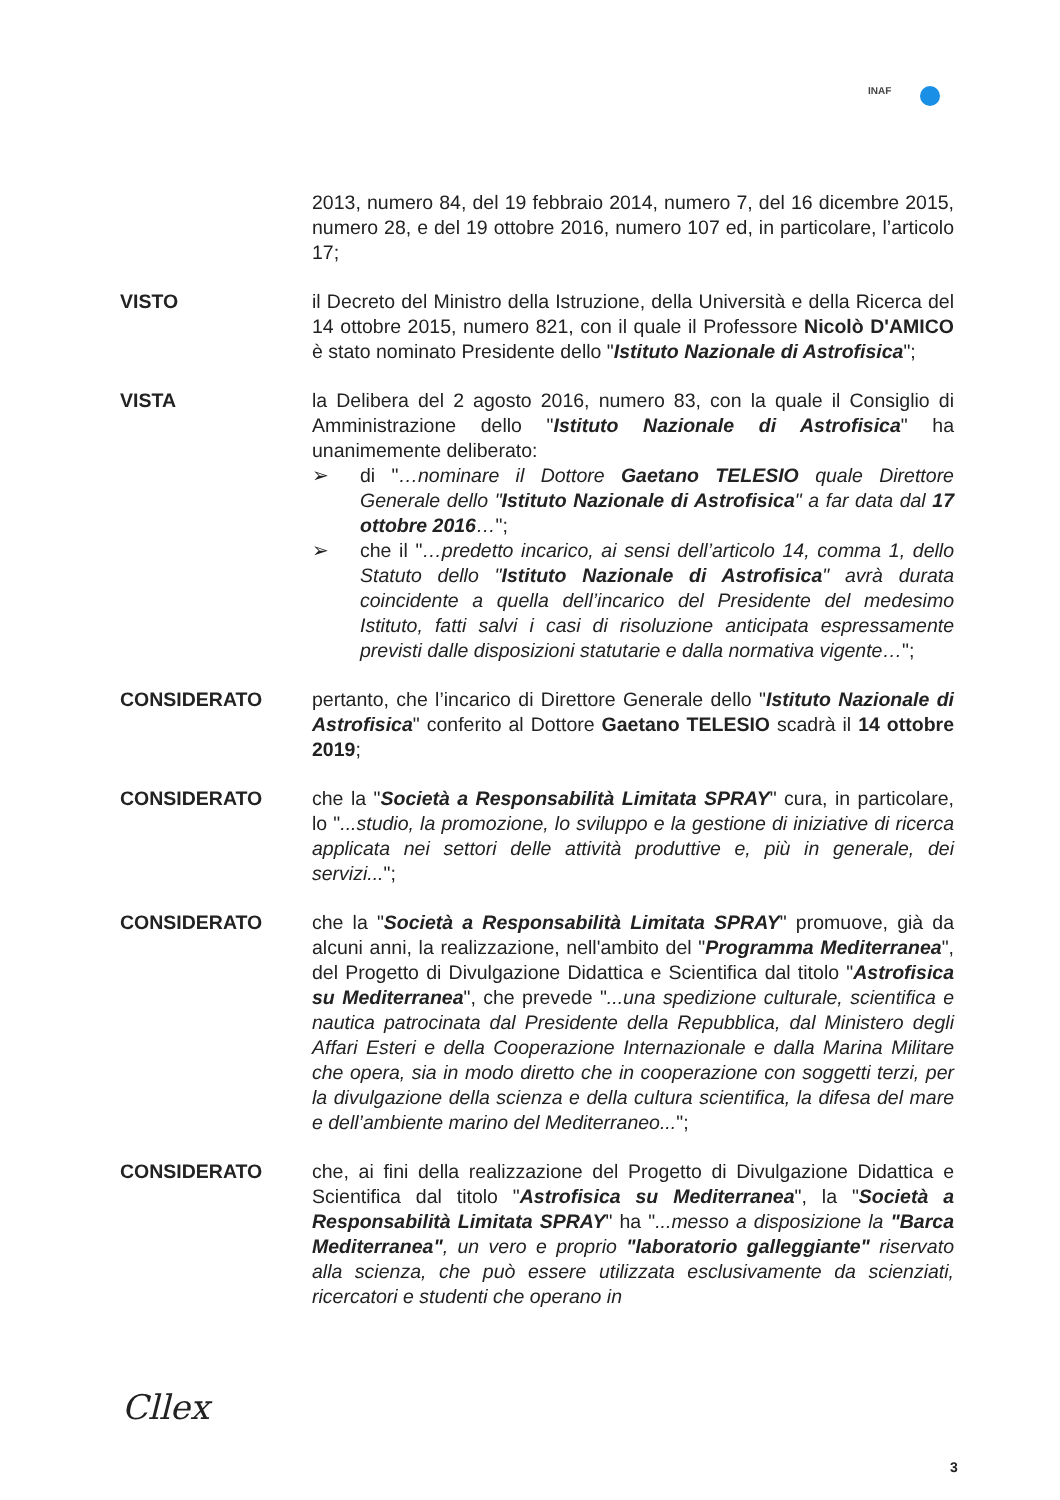INAF
2013, numero 84, del 19 febbraio 2014, numero 7, del 16 dicembre 2015, numero 28, e del 19 ottobre 2016, numero 107 ed, in particolare, l’articolo 17;
VISTO il Decreto del Ministro della Istruzione, della Università e della Ricerca del 14 ottobre 2015, numero 821, con il quale il Professore Nicolò D'AMICO è stato nominato Presidente dello "Istituto Nazionale di Astrofisica";
VISTA la Delibera del 2 agosto 2016, numero 83, con la quale il Consiglio di Amministrazione dello "Istituto Nazionale di Astrofisica" ha unanimemente deliberato:
➢ di "…nominare il Dottore Gaetano TELESIO quale Direttore Generale dello "Istituto Nazionale di Astrofisica" a far data dal 17 ottobre 2016…";
➢ che il "…predetto incarico, ai sensi dell’articolo 14, comma 1, dello Statuto dello "Istituto Nazionale di Astrofisica" avrà durata coincidente a quella dell’incarico del Presidente del medesimo Istituto, fatti salvi i casi di risoluzione anticipata espressamente previsti dalle disposizioni statutarie e dalla normativa vigente…";
CONSIDERATO pertanto, che l’incarico di Direttore Generale dello "Istituto Nazionale di Astrofisica" conferito al Dottore Gaetano TELESIO scadrà il 14 ottobre 2019;
CONSIDERATO che la "Società a Responsabilità Limitata SPRAY" cura, in particolare, lo "...studio, la promozione, lo sviluppo e la gestione di iniziative di ricerca applicata nei settori delle attività produttive e, più in generale, dei servizi...";
CONSIDERATO che la "Società a Responsabilità Limitata SPRAY" promuove, già da alcuni anni, la realizzazione, nell'ambito del "Programma Mediterranea", del Progetto di Divulgazione Didattica e Scientifica dal titolo "Astrofisica su Mediterranea", che prevede "...una spedizione culturale, scientifica e nautica patrocinata dal Presidente della Repubblica, dal Ministero degli Affari Esteri e della Cooperazione Internazionale e dalla Marina Militare che opera, sia in modo diretto che in cooperazione con soggetti terzi, per la divulgazione della scienza e della cultura scientifica, la difesa del mare e dell’ambiente marino del Mediterraneo...";
CONSIDERATO che, ai fini della realizzazione del Progetto di Divulgazione Didattica e Scientifica dal titolo "Astrofisica su Mediterranea", la "Società a Responsabilità Limitata SPRAY" ha "...messo a disposizione la "Barca Mediterranea", un vero e proprio "laboratorio galleggiante" riservato alla scienza, che può essere utilizzata esclusivamente da scienziati, ricercatori e studenti che operano in
Cllex
3